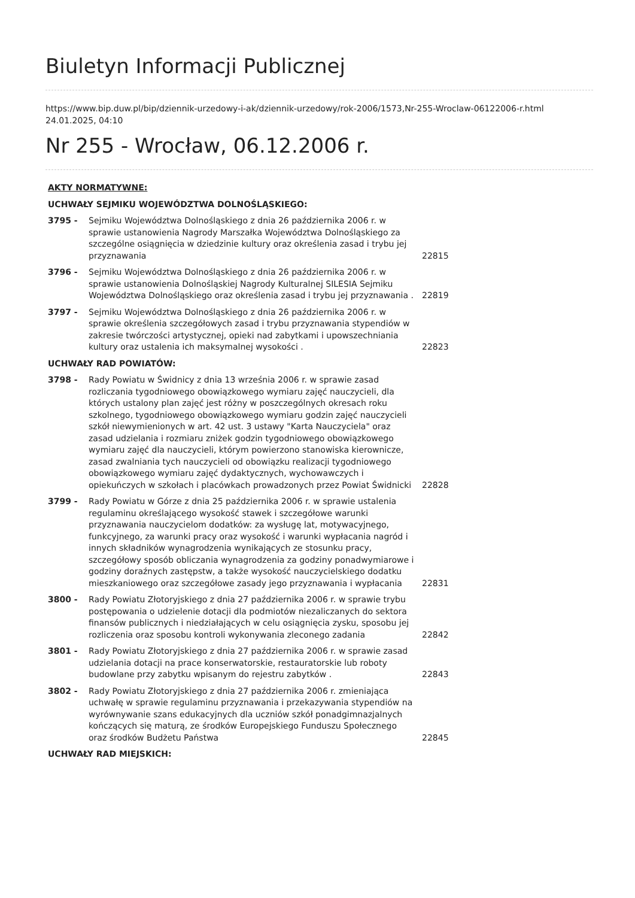Biuletyn Informacji Publicznej
https://www.bip.duw.pl/bip/dziennik-urzedowy-i-ak/dziennik-urzedowy/rok-2006/1573,Nr-255-Wroclaw-06122006-r.html
24.01.2025, 04:10
Nr 255 - Wrocław, 06.12.2006 r.
| AKTY NORMATYWNE: | | |
| UCHWAŁY SEJMIKU WOJEWÓDZTWA DOLNOŚLĄSKIEGO: | | |
| 3795 - | Sejmiku Województwa Dolnośląskiego z dnia 26 października 2006 r. w sprawie ustanowienia Nagrody Marszałka Województwa Dolnośląskiego za szczególne osiągnięcia w dziedzinie kultury oraz określenia zasad i trybu jej przyznawania | 22815 |
| 3796 - | Sejmiku Województwa Dolnośląskiego z dnia 26 października 2006 r. w sprawie ustanowienia Dolnośląskiej Nagrody Kulturalnej SILESIA Sejmiku Województwa Dolnośląskiego oraz określenia zasad i trybu jej przyznawania . | 22819 |
| 3797 - | Sejmiku Województwa Dolnośląskiego z dnia 26 października 2006 r. w sprawie określenia szczegółowych zasad i trybu przyznawania stypendiów w zakresie twórczości artystycznej, opieki nad zabytkami i upowszechniania kultury oraz ustalenia ich maksymalnej wysokości . | 22823 |
| UCHWAŁY RAD POWIATÓW: | | |
| 3798 - | Rady Powiatu w Świdnicy z dnia 13 września 2006 r. w sprawie zasad rozliczania tygodniowego obowiązkowego wymiaru zajęć nauczycieli, dla których ustalony plan zajęć jest różny w poszczególnych okresach roku szkolnego, tygodniowego obowiązkowego wymiaru godzin zajęć nauczycieli szkół niewymienionych w art. 42 ust. 3 ustawy "Karta Nauczyciela" oraz zasad udzielania i rozmiaru zniżek godzin tygodniowego obowiązkowego wymiaru zajęć dla nauczycieli, którym powierzono stanowiska kierownicze, zasad zwalniania tych nauczycieli od obowiązku realizacji tygodniowego obowiązkowego wymiaru zajęć dydaktycznych, wychowawczych i opiekuńczych w szkołach i placówkach prowadzonych przez Powiat Świdnicki | 22828 |
| 3799 - | Rady Powiatu w Górze z dnia 25 października 2006 r. w sprawie ustalenia regulaminu określającego wysokość stawek i szczegółowe warunki przyznawania nauczycielom dodatków: za wysługę lat, motywacyjnego, funkcyjnego, za warunki pracy oraz wysokość i warunki wypłacania nagród i innych składników wynagrodzenia wynikających ze stosunku pracy, szczegółowy sposób obliczania wynagrodzenia za godziny ponadwymiarowe i godziny doraźnych zastępstw, a także wysokość nauczycielskiego dodatku mieszkaniowego oraz szczegółowe zasady jego przyznawania i wypłacania | 22831 |
| 3800 - | Rady Powiatu Złotoryjskiego z dnia 27 października 2006 r. w sprawie trybu postępowania o udzielenie dotacji dla podmiotów niezaliczanych do sektora finansów publicznych i niedziałających w celu osiągnięcia zysku, sposobu jej rozliczenia oraz sposobu kontroli wykonywania zleconego zadania | 22842 |
| 3801 - | Rady Powiatu Złotoryjskiego z dnia 27 października 2006 r. w sprawie zasad udzielania dotacji na prace konserwatorskie, restauratorskie lub roboty budowlane przy zabytku wpisanym do rejestru zabytków . | 22843 |
| 3802 - | Rady Powiatu Złotoryjskiego z dnia 27 października 2006 r. zmieniająca uchwałę w sprawie regulaminu przyznawania i przekazywania stypendiów na wyrównywanie szans edukacyjnych dla uczniów szkół ponadgimnazjalnych kończących się maturą, ze środków Europejskiego Funduszu Społecznego oraz środków Budżetu Państwa | 22845 |
| UCHWAŁY RAD MIEJSKICH: | | |